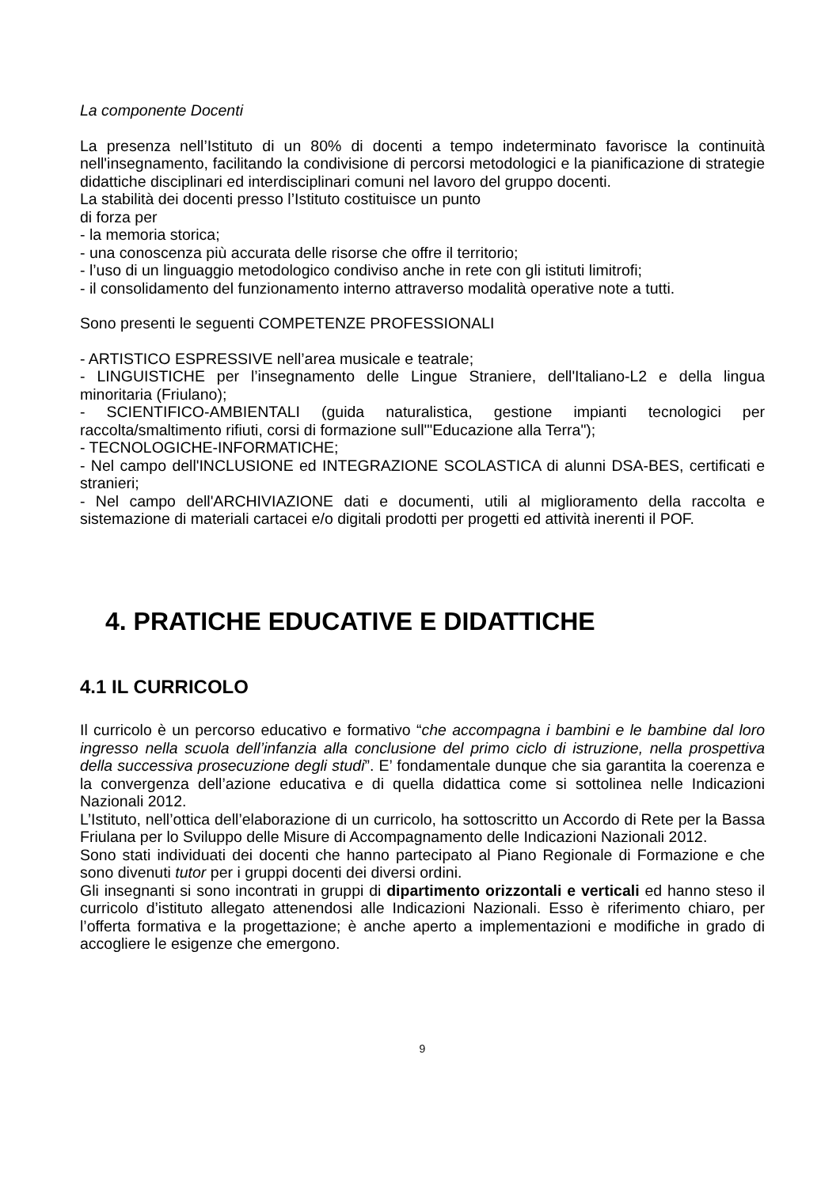La componente Docenti
La presenza nell’Istituto di un 80% di docenti a tempo indeterminato favorisce la continuità nell'insegnamento, facilitando la condivisione di percorsi metodologici e la pianificazione di strategie didattiche disciplinari ed interdisciplinari comuni nel lavoro del gruppo docenti.
La stabilità dei docenti presso l’Istituto costituisce un punto
di forza per
- la memoria storica;
- una conoscenza più accurata delle risorse che offre il territorio;
- l’uso di un linguaggio metodologico condiviso anche in rete con gli istituti limitrofi;
- il consolidamento del funzionamento interno attraverso modalità operative note a tutti.
Sono presenti le seguenti COMPETENZE PROFESSIONALI
- ARTISTICO ESPRESSIVE nell’area musicale e teatrale;
- LINGUISTICHE per l’insegnamento delle Lingue Straniere, dell'Italiano-L2 e della lingua minoritaria (Friulano);
- SCIENTIFICO-AMBIENTALI (guida naturalistica, gestione impianti tecnologici per raccolta/smaltimento rifiuti, corsi di formazione sull'"Educazione alla Terra");
- TECNOLOGICHE-INFORMATICHE;
- Nel campo dell'INCLUSIONE ed INTEGRAZIONE SCOLASTICA di alunni DSA-BES, certificati e stranieri;
- Nel campo dell'ARCHIVIAZIONE dati e documenti, utili al miglioramento della raccolta e sistemazione di materiali cartacei e/o digitali prodotti per progetti ed attività inerenti il POF.
4. PRATICHE EDUCATIVE E DIDATTICHE
4.1 IL CURRICOLO
Il curricolo è un percorso educativo e formativo “che accompagna i bambini e le bambine dal loro ingresso nella scuola dell’infanzia alla conclusione del primo ciclo di istruzione, nella prospettiva della successiva prosecuzione degli studi”. E’ fondamentale dunque che sia garantita la coerenza e la convergenza dell’azione educativa e di quella didattica come si sottolinea nelle Indicazioni Nazionali 2012.
L’Istituto, nell’ottica dell’elaborazione di un curricolo, ha sottoscritto un Accordo di Rete per la Bassa Friulana per lo Sviluppo delle Misure di Accompagnamento delle Indicazioni Nazionali 2012.
Sono stati individuati dei docenti che hanno partecipato al Piano Regionale di Formazione e che sono divenuti tutor per i gruppi docenti dei diversi ordini.
Gli insegnanti si sono incontrati in gruppi di dipartimento orizzontali e verticali ed hanno steso il curricolo d’istituto allegato attenendosi alle Indicazioni Nazionali. Esso è riferimento chiaro, per l’offerta formativa e la progettazione; è anche aperto a implementazioni e modifiche in grado di accogliere le esigenze che emergono.
9